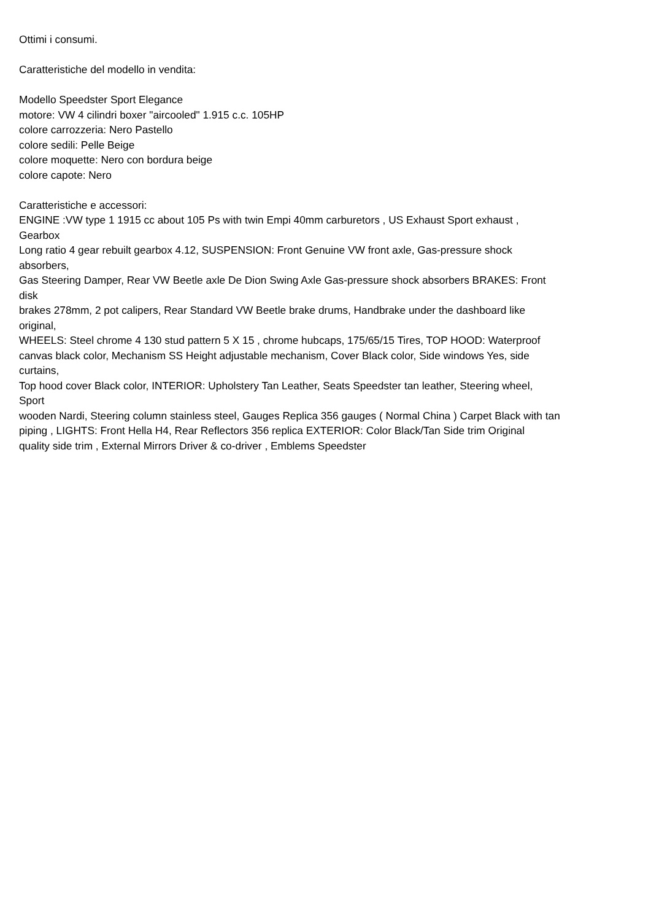Ottimi i consumi.
Caratteristiche del modello in vendita:
Modello Speedster Sport Elegance
motore: VW 4 cilindri boxer "aircooled" 1.915 c.c. 105HP
colore carrozzeria: Nero Pastello
colore sedili: Pelle Beige
colore moquette: Nero con bordura beige
colore capote: Nero
Caratteristiche e accessori:
ENGINE :VW type 1 1915 cc about 105 Ps with twin Empi 40mm carburetors , US Exhaust Sport exhaust ,
Gearbox
Long ratio 4 gear rebuilt gearbox 4.12, SUSPENSION: Front Genuine VW front axle, Gas-pressure shock
absorbers,
Gas Steering Damper, Rear VW Beetle axle De Dion Swing Axle Gas-pressure shock absorbers BRAKES: Front
disk
brakes 278mm, 2 pot calipers, Rear Standard VW Beetle brake drums, Handbrake under the dashboard like
original,
WHEELS: Steel chrome 4 130 stud pattern 5 X 15 , chrome hubcaps, 175/65/15 Tires, TOP HOOD: Waterproof
canvas black color, Mechanism SS Height adjustable mechanism, Cover Black color, Side windows Yes, side
curtains,
Top hood cover Black color, INTERIOR: Upholstery Tan Leather, Seats Speedster tan leather, Steering wheel,
Sport
wooden Nardi, Steering column stainless steel, Gauges Replica 356 gauges ( Normal China ) Carpet Black with tan
piping , LIGHTS: Front Hella H4, Rear Reflectors 356 replica EXTERIOR: Color Black/Tan Side trim Original
quality side trim , External Mirrors Driver & co-driver , Emblems Speedster